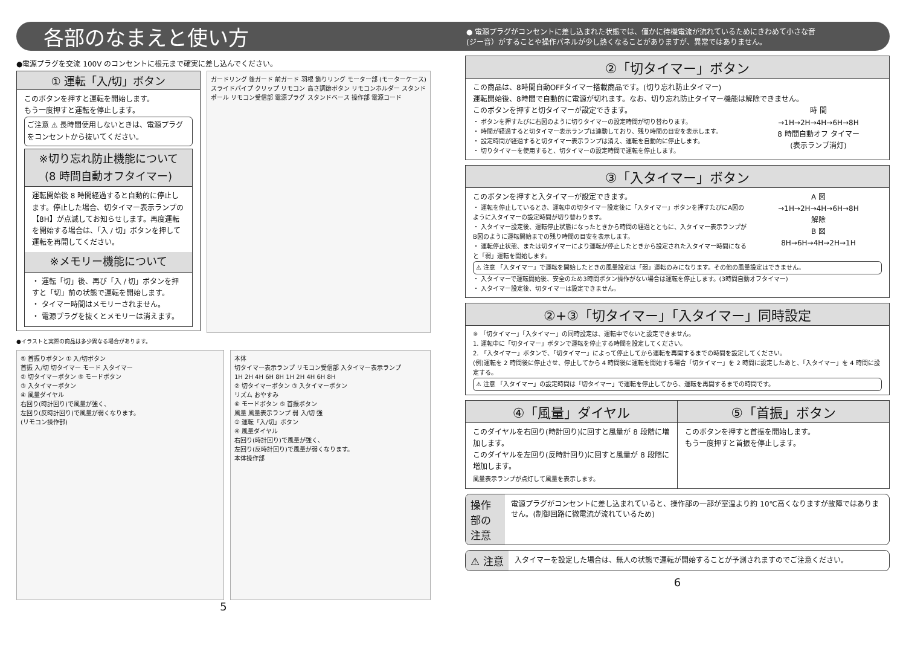各部のなまえと使い方
● 電源プラグがコンセントに差し込まれた状態では、僅かに待機電流が流れているためにきわめて小さな音
(ジー音）がすることや操作パネルが少し熱くなることがありますが、異常ではありません。
●電源プラグを交流 100V のコンセントに根元まで確実に差し込んでください。
① 運転「入/切」ボタン
このボタンを押すと運転を開始します。
もう一度押すと運転を停止します。
ご注意 ⚠ 長時間使用しないときは、電源プラグをコンセントから抜いてください。
※切り忘れ防止機能について
(8 時間自動オフタイマー)
運転開始後 8 時間経過すると自動的に停止します。停止した場合、切タイマー表示ランプの【8H】が点滅してお知らせします。再度運転を開始する場合は、「入 / 切」ボタンを押して運転を再開してください。
※メモリー機能について
・ 運転「切」後、再び「入 / 切」ボタンを押すと「切」前の状態で運転を開始します。
・ タイマー時間はメモリーされません。
・ 電源プラグを抜くとメモリーは消えます。
ガードリング 後ガード 前ガード 羽根 飾りリング モーター部 (モーターケース) スライドパイプ クリップ リモコン 高さ調節ボタン リモコンホルダー スタンドポール リモコン受信部 電源プラグ スタンドベース 操作部 電源コード
●イラストと実際の商品は多少異なる場合があります。
⑤ 首振りボタン ① 入/切ボタン
首振 入/切 切タイマー モード 入タイマー
② 切タイマーボタン ⑥ モードボタン
③ 入タイマーボタン
④ 風量ダイヤル
右回り(時計回り)で風量が強く、
左回り(反時計回り)で風量が弱くなります。
(リモコン操作部)
本体
切タイマー表示ランプ リモコン受信部 入タイマー表示ランプ
1H 2H 4H 6H 8H 1H 2H 4H 6H 8H
② 切タイマーボタン ③ 入タイマーボタン
リズム おやすみ
⑥ モードボタン ⑤ 首振ボタン
風量 風量表示ランプ 弱 入/切 強
① 運転「入/切」ボタン
④ 風量ダイヤル
右回り(時計回り)で風量が強く、
左回り(反時計回り)で風量が弱くなります。
本体操作部
5
②「切タイマー」ボタン
この商品は、8時間自動OFFタイマー搭載商品です。(切り忘れ防止タイマー)
運転開始後、8時間で自動的に電源が切れます。なお、切り忘れ防止タイマー機能は解除できません。
このボタンを押すと切タイマーが設定できます。
・ ボタンを押すたびに右図のように切りタイマーの設定時間が切り替わります。
・ 時間が経過すると切タイマー表示ランプは連動しており、残り時間の目安を表示します。
・ 設定時間が経過すると切タイマー表示ランプは消え、運転を自動的に停止します。
・ 切りタイマーを使用すると、切タイマーの設定時間で運転を停止します。
時 間
→1H→2H→4H→6H→8H
8 時間自動オフ タイマー
(表示ランプ消灯)
③「入タイマー」ボタン
このボタンを押すと入タイマーが設定できます。
・ 運転を停止しているとき、運転中の切タイマー設定後に「入タイマー」ボタンを押すたびにA図のように入タイマーの設定時間が切り替わります。
・ 入タイマー設定後、運転停止状態になったときから時間の経過とともに、入タイマー表示ランプがB図のように運転開始までの残り時間の目安を表示します。
・ 運転停止状態、または切タイマーにより運転が停止したときから設定された入タイマー時間になると「弱」運転を開始します。
A 図
→1H→2H→4H→6H→8H
解除
B 図
8H→6H→4H→2H→1H
⚠ 注意 「入タイマー」で運転を開始したときの風量設定は「弱」運転のみになります。その他の風量設定はできません。
・ 入タイマーで運転開始後、安全のため3時間ボタン操作がない場合は運転を停止します。(3時間自動オフタイマー)
・ 入タイマー設定後、切タイマーは設定できません。
②+③「切タイマー」「入タイマー」同時設定
※ 「切タイマー」「入タイマー」の同時設定は、運転中でないと設定できません。
1. 運転中に「切タイマー」ボタンで運転を停止する時間を設定してください。
2. 「入タイマー」ボタンで、「切タイマー」によって停止してから運転を再開するまでの時間を設定してください。
(例)運転を 2 時間後に停止させ、停止してから 4 時間後に運転を開始する場合「切タイマー」を 2 時間に設定したあと、「入タイマー」を 4 時間に設定する。
⚠ 注意 「入タイマー」の設定時間は「切タイマー」で運転を停止してから、運転を再開するまでの時間です。
④「風量」ダイヤル
このダイヤルを右回り(時計回り)に回すと風量が 8 段階に増加します。
このダイヤルを左回り(反時計回り)に回すと風量が 8 段階に増加します。
風量表示ランプが点灯して風量を表示します。
⑤「首振」ボタン
このボタンを押すと首振を開始します。
もう一度押すと首振を停止します。
操作部の
注意
電源プラグがコンセントに差し込まれていると、操作部の一部が室温より約 10℃高くなりますが故障ではありません。(制御回路に微電流が流れているため)
⚠ 注意
入タイマーを設定した場合は、無人の状態で運転が開始することが予測されますのでご注意ください。
6